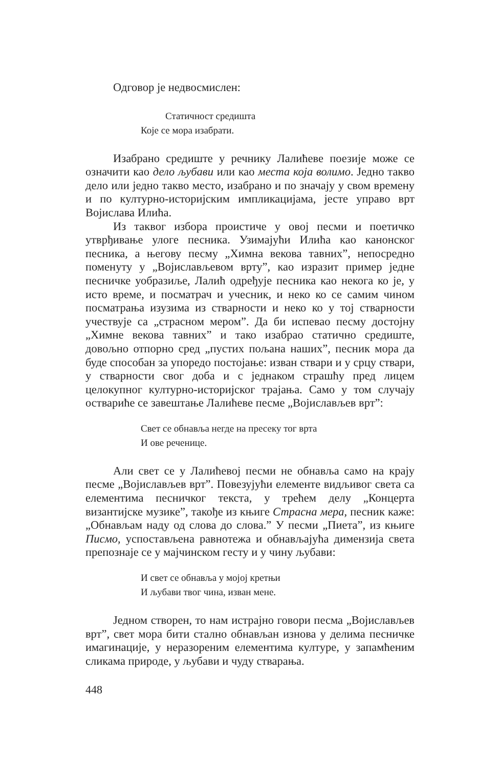Одговор је недвосмислен:
Статичност средишта
Које се мора изабрати.
Изабрано средиште у речнику Лалићеве поезије може се означити као дело љубави или као места која волимо. Једно такво дело или једно такво место, изабрано и по значају у свом времену и по културно-историјским импликацијама, јесте управо врт Војислава Илића.
Из таквог избора проистиче у овој песми и поетичко утврђивање улоге песника. Узимајући Илића као канонског песника, а његову песму „Химна векова тавних”, непосредно поменуту у „Војислављевом врту”, као изразит пример једне песничке уобразиље, Лалић одређује песника као некога ко је, у исто време, и посматрач и учесник, и неко ко се самим чином посматрања изузима из стварности и неко ко у тој стварности учествује са „страсном мером”. Да би испевао песму достојну „Химне векова тавних” и тако изабрао статично средиште, довољно отпорно сред „пустих пољана наших”, песник мора да буде способан за упоредо постојање: изван ствари и у срцу ствари, у стварности свог доба и с једнаком страшћу пред лицем целокупног културно-историјског трајања. Само у том случају оствариће се завештање Лалићеве песме „Војислављев врт”:
Свет се обнавља негде на пресеку тог врта
И ове реченице.
Али свет се у Лалићевој песми не обнавља само на крају песме „Војислављев врт”. Повезујући елементе видљивог света са елементима песничког текста, у трећем делу „Концерта византијске музике”, такође из књиге Страсна мера, песник каже: „Обнављам наду од слова до слова.” У песми „Пиета”, из књиге Писмо, успостављена равнотежа и обнављајућа димензија света препознаје се у мајчинском гесту и у чину љубави:
И свет се обнавља у мојој кретњи
И љубави твог чина, изван мене.
Једном створен, то нам истрајно говори песма „Војислављев врт”, свет мора бити стално обнављан изнова у делима песничке имагинације, у неразореним елементима културе, у запамћеним сликама природе, у љубави и чуду стварања.
448